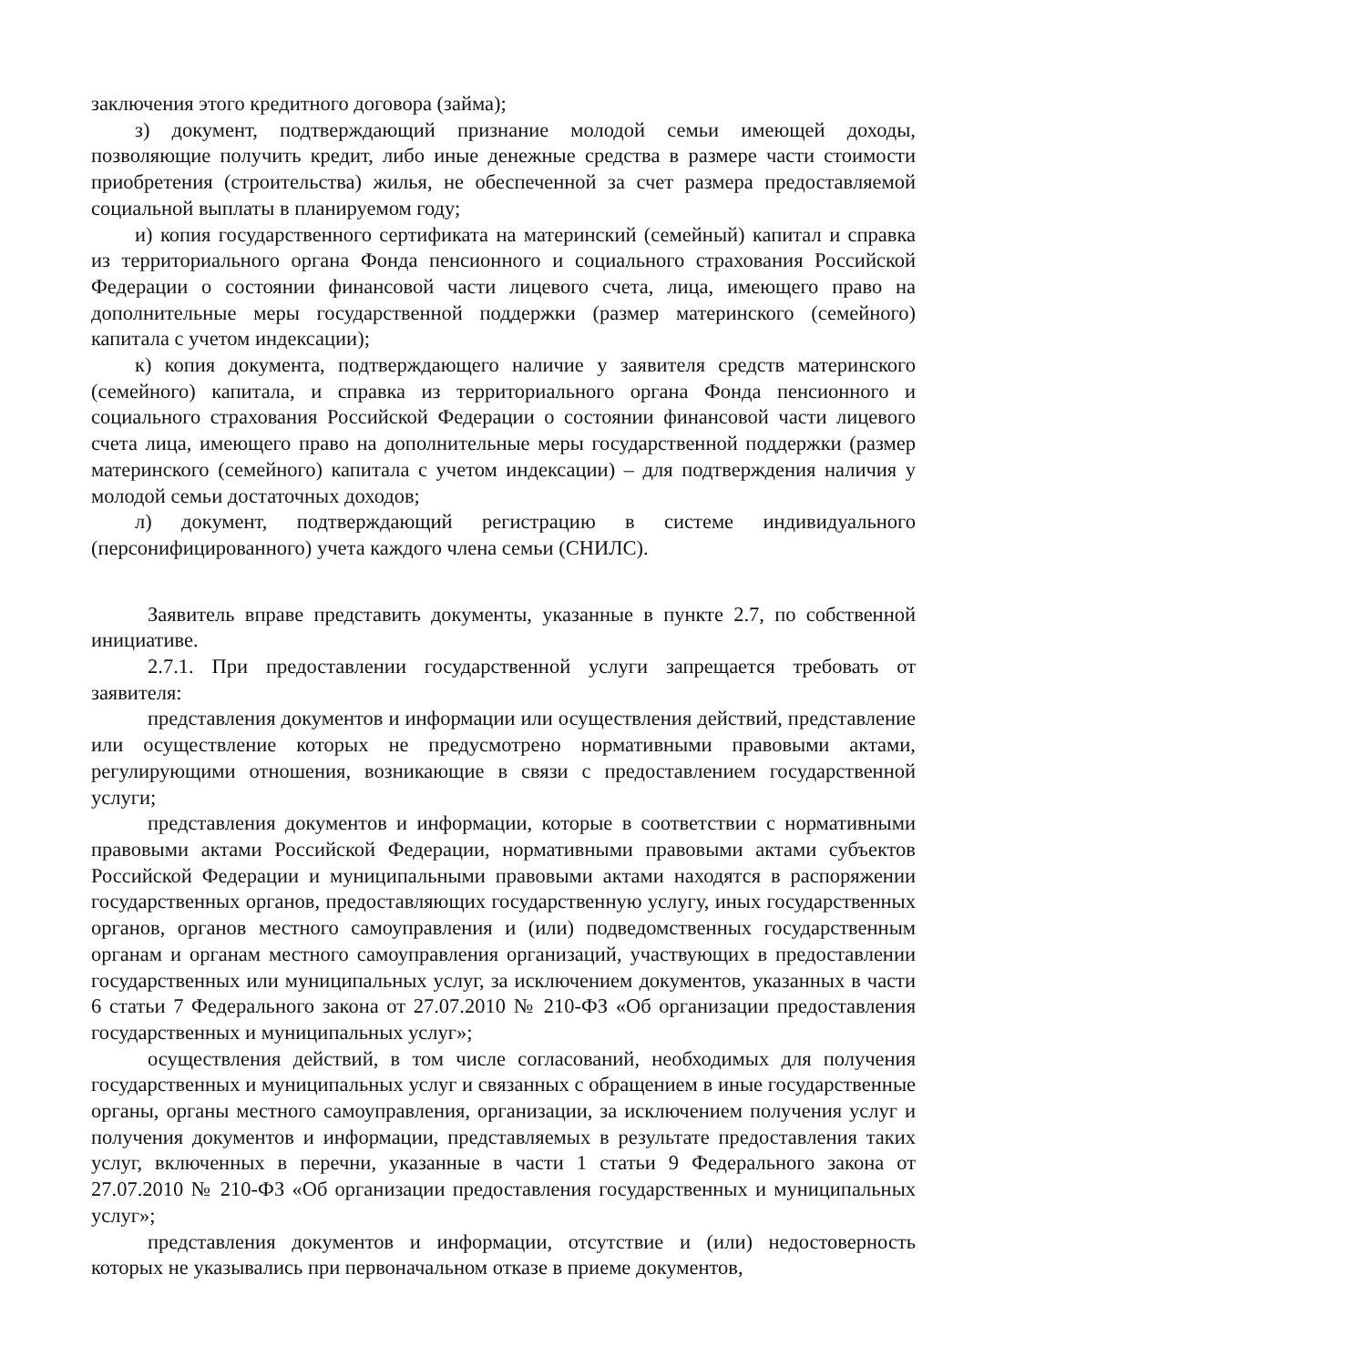заключения этого кредитного договора (займа);
з) документ, подтверждающий признание молодой семьи имеющей доходы, позволяющие получить кредит, либо иные денежные средства в размере части стоимости приобретения (строительства) жилья, не обеспеченной за счет размера предоставляемой социальной выплаты в планируемом году;
и) копия государственного сертификата на материнский (семейный) капитал и справка из территориального органа Фонда пенсионного и социального страхования Российской Федерации о состоянии финансовой части лицевого счета, лица, имеющего право на дополнительные меры государственной поддержки (размер материнского (семейного) капитала с учетом индексации);
к) копия документа, подтверждающего наличие у заявителя средств материнского (семейного) капитала, и справка из территориального органа Фонда пенсионного и социального страхования Российской Федерации о состоянии финансовой части лицевого счета лица, имеющего право на дополнительные меры государственной поддержки (размер материнского (семейного) капитала с учетом индексации) – для подтверждения наличия у молодой семьи достаточных доходов;
л) документ, подтверждающий регистрацию в системе индивидуального (персонифицированного) учета каждого члена семьи (СНИЛС).
Заявитель вправе представить документы, указанные в пункте 2.7, по собственной инициативе.
2.7.1. При предоставлении государственной услуги запрещается требовать от заявителя:
представления документов и информации или осуществления действий, представление или осуществление которых не предусмотрено нормативными правовыми актами, регулирующими отношения, возникающие в связи с предоставлением государственной услуги;
представления документов и информации, которые в соответствии с нормативными правовыми актами Российской Федерации, нормативными правовыми актами субъектов Российской Федерации и муниципальными правовыми актами находятся в распоряжении государственных органов, предоставляющих государственную услугу, иных государственных органов, органов местного самоуправления и (или) подведомственных государственным органам и органам местного самоуправления организаций, участвующих в предоставлении государственных или муниципальных услуг, за исключением документов, указанных в части 6 статьи 7 Федерального закона от 27.07.2010 № 210-ФЗ «Об организации предоставления государственных и муниципальных услуг»;
осуществления действий, в том числе согласований, необходимых для получения государственных и муниципальных услуг и связанных с обращением в иные государственные органы, органы местного самоуправления, организации, за исключением получения услуг и получения документов и информации, представляемых в результате предоставления таких услуг, включенных в перечни, указанные в части 1 статьи 9 Федерального закона от 27.07.2010 № 210-ФЗ «Об организации предоставления государственных и муниципальных услуг»;
представления документов и информации, отсутствие и (или) недостоверность которых не указывались при первоначальном отказе в приеме документов,